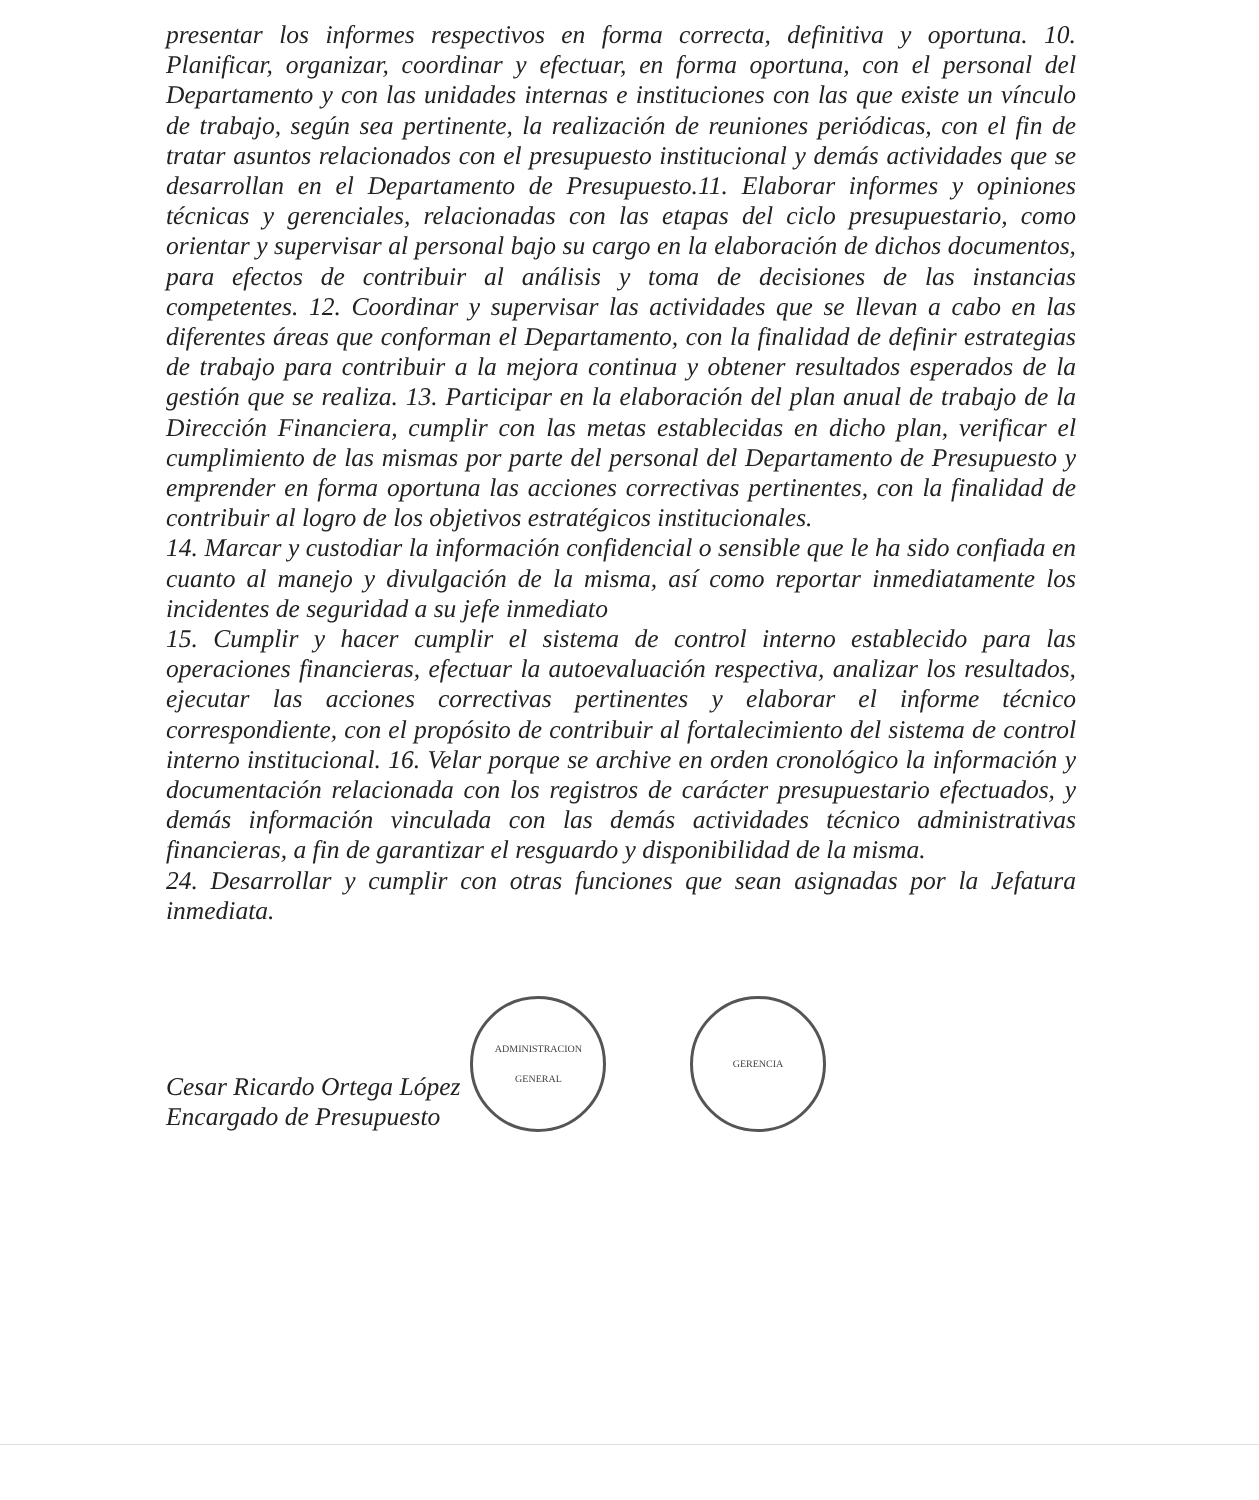presentar los informes respectivos en forma correcta, definitiva y oportuna. 10. Planificar, organizar, coordinar y efectuar, en forma oportuna, con el personal del Departamento y con las unidades internas e instituciones con las que existe un vínculo de trabajo, según sea pertinente, la realización de reuniones periódicas, con el fin de tratar asuntos relacionados con el presupuesto institucional y demás actividades que se desarrollan en el Departamento de Presupuesto.11. Elaborar informes y opiniones técnicas y gerenciales, relacionadas con las etapas del ciclo presupuestario, como orientar y supervisar al personal bajo su cargo en la elaboración de dichos documentos, para efectos de contribuir al análisis y toma de decisiones de las instancias competentes. 12. Coordinar y supervisar las actividades que se llevan a cabo en las diferentes áreas que conforman el Departamento, con la finalidad de definir estrategias de trabajo para contribuir a la mejora continua y obtener resultados esperados de la gestión que se realiza. 13. Participar en la elaboración del plan anual de trabajo de la Dirección Financiera, cumplir con las metas establecidas en dicho plan, verificar el cumplimiento de las mismas por parte del personal del Departamento de Presupuesto y emprender en forma oportuna las acciones correctivas pertinentes, con la finalidad de contribuir al logro de los objetivos estratégicos institucionales.
14. Marcar y custodiar la información confidencial o sensible que le ha sido confiada en cuanto al manejo y divulgación de la misma, así como reportar inmediatamente los incidentes de seguridad a su jefe inmediato
15. Cumplir y hacer cumplir el sistema de control interno establecido para las operaciones financieras, efectuar la autoevaluación respectiva, analizar los resultados, ejecutar las acciones correctivas pertinentes y elaborar el informe técnico correspondiente, con el propósito de contribuir al fortalecimiento del sistema de control interno institucional. 16. Velar porque se archive en orden cronológico la información y documentación relacionada con los registros de carácter presupuestario efectuados, y demás información vinculada con las demás actividades técnico administrativas financieras, a fin de garantizar el resguardo y disponibilidad de la misma.
24. Desarrollar y cumplir con otras funciones que sean asignadas por la Jefatura inmediata.
Cesar Ricardo Ortega López
Encargado de Presupuesto
ADMINISTRACION GENERAL
GERENCIA